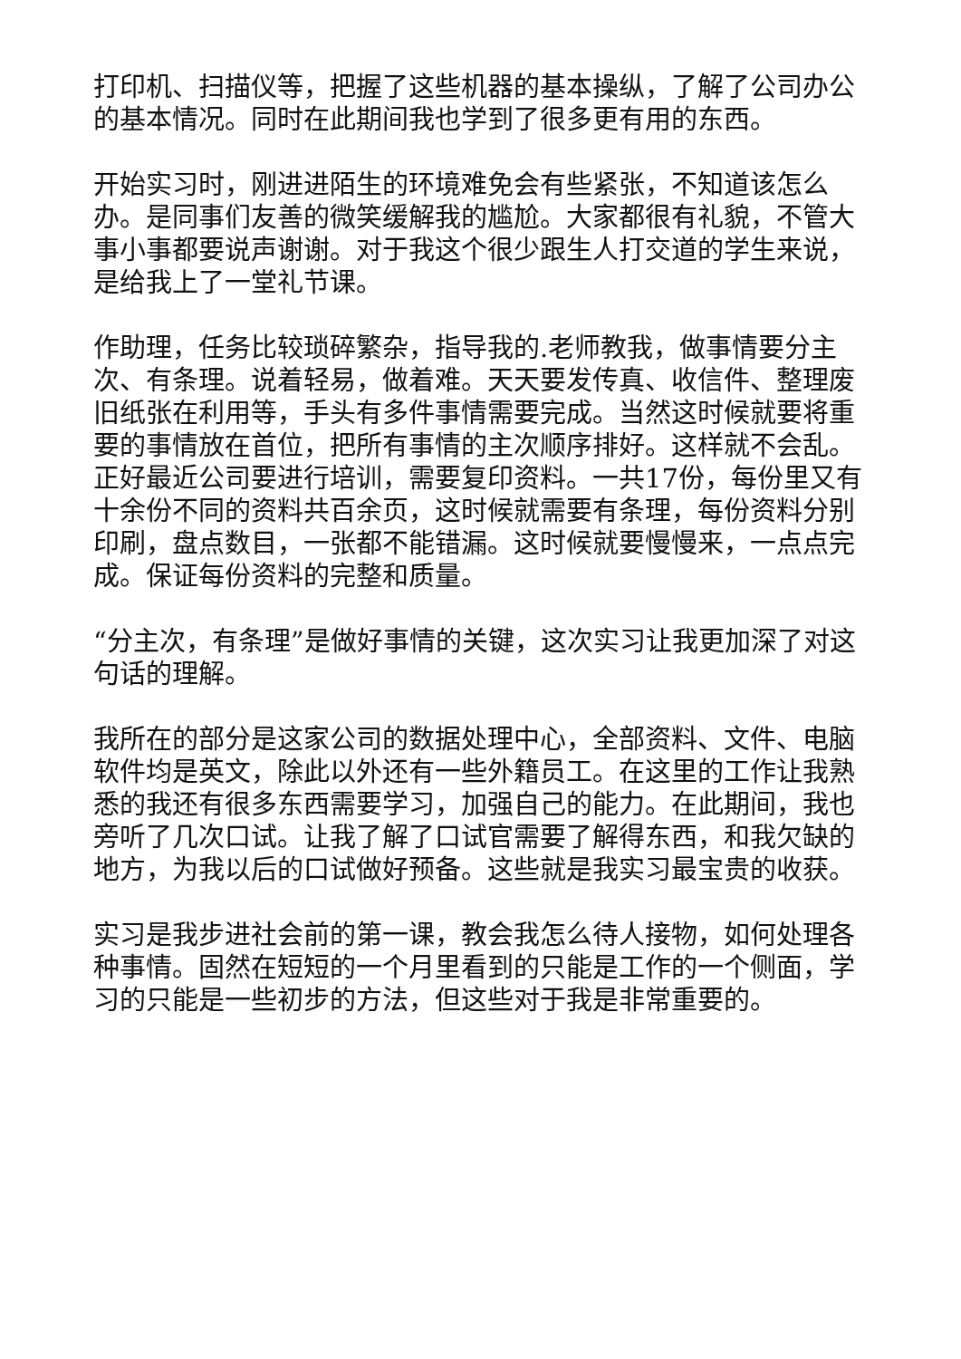打印机、扫描仪等，把握了这些机器的基本操纵，了解了公司办公的基本情况。同时在此期间我也学到了很多更有用的东西。
开始实习时，刚进进陌生的环境难免会有些紧张，不知道该怎么办。是同事们友善的微笑缓解我的尴尬。大家都很有礼貌，不管大事小事都要说声谢谢。对于我这个很少跟生人打交道的学生来说，是给我上了一堂礼节课。
作助理，任务比较琐碎繁杂，指导我的.老师教我，做事情要分主次、有条理。说着轻易，做着难。天天要发传真、收信件、整理废旧纸张在利用等，手头有多件事情需要完成。当然这时候就要将重要的事情放在首位，把所有事情的主次顺序排好。这样就不会乱。正好最近公司要进行培训，需要复印资料。一共17份，每份里又有十余份不同的资料共百余页，这时候就需要有条理，每份资料分别印刷，盘点数目，一张都不能错漏。这时候就要慢慢来，一点点完成。保证每份资料的完整和质量。
“分主次，有条理”是做好事情的关键，这次实习让我更加深了对这句话的理解。
我所在的部分是这家公司的数据处理中心，全部资料、文件、电脑软件均是英文，除此以外还有一些外籍员工。在这里的工作让我熟悉的我还有很多东西需要学习，加强自己的能力。在此期间，我也旁听了几次口试。让我了解了口试官需要了解得东西，和我欠缺的地方，为我以后的口试做好预备。这些就是我实习最宝贵的收获。
实习是我步进社会前的第一课，教会我怎么待人接物，如何处理各种事情。固然在短短的一个月里看到的只能是工作的一个侧面，学习的只能是一些初步的方法，但这些对于我是非常重要的。